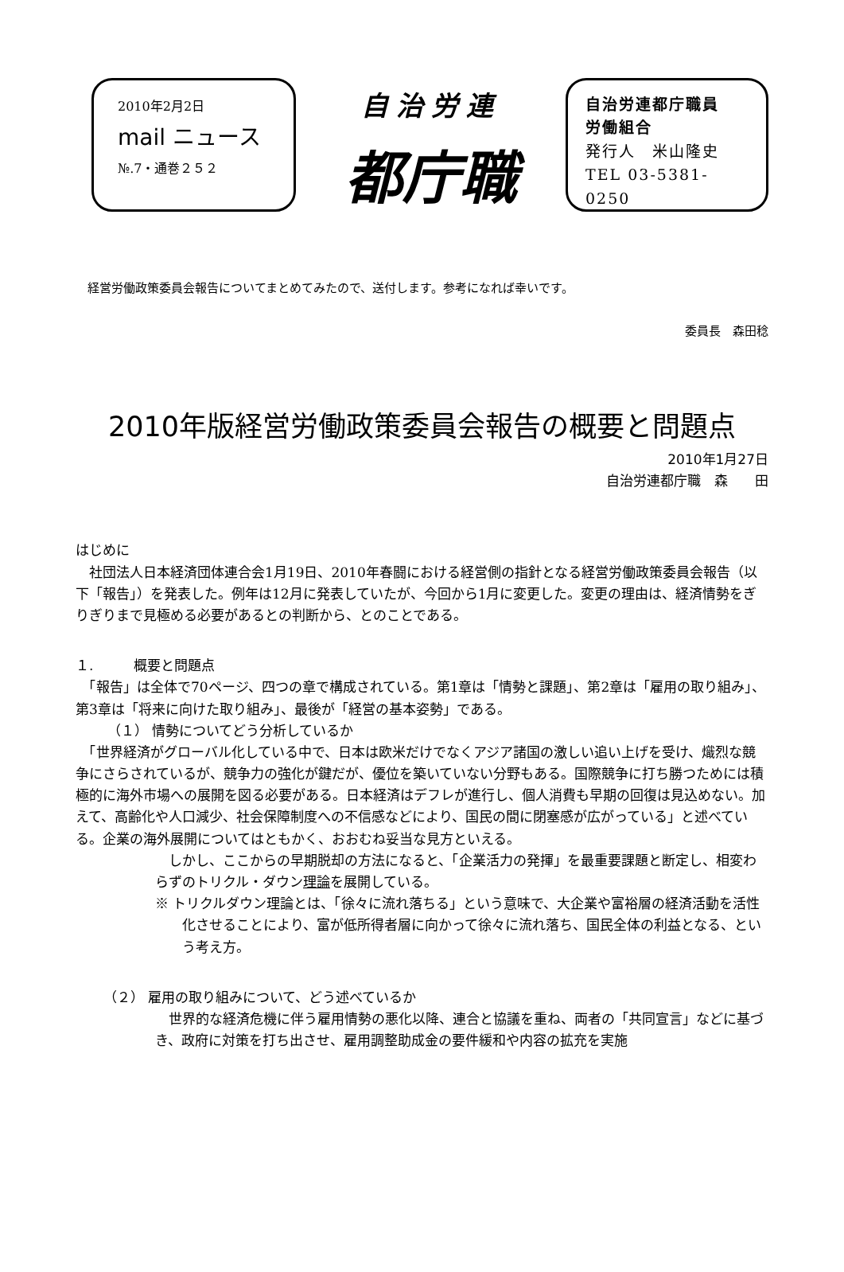2010年2月2日
mail ニュース
№.7・通巻２５２
自治労連
都庁職
自治労連都庁職員
労働組合
発行人　米山隆史
TEL 03-5381-0250
経営労働政策委員会報告についてまとめてみたので、送付します。参考になれば幸いです。
委員長　森田稔
2010年版経営労働政策委員会報告の概要と問題点
2010年1月27日
自治労連都庁職　森　　田
はじめに
　社団法人日本経済団体連合会1月19日、2010年春闘における経営側の指針となる経営労働政策委員会報告（以下「報告」）を発表した。例年は12月に発表していたが、今回から1月に変更した。変更の理由は、経済情勢をぎりぎりまで見極める必要があるとの判断から、とのことである。
１.　　　概要と問題点
　「報告」は全体で70ページ、四つの章で構成されている。第1章は「情勢と課題」、第2章は「雇用の取り組み」、第3章は「将来に向けた取り組み」、最後が「経営の基本姿勢」である。
（１） 情勢についてどう分析しているか
　「世界経済がグローバル化している中で、日本は欧米だけでなくアジア諸国の激しい追い上げを受け、熾烈な競争にさらされているが、競争力の強化が鍵だが、優位を築いていない分野もある。国際競争に打ち勝つためには積極的に海外市場への展開を図る必要がある。日本経済はデフレが進行し、個人消費も早期の回復は見込めない。加えて、高齢化や人口減少、社会保障制度への不信感などにより、国民の間に閉塞感が広がっている」と述べている。企業の海外展開についてはともかく、おおむね妥当な見方といえる。
　しかし、ここからの早期脱却の方法になると、「企業活力の発揮」を最重要課題と断定し、相変わらずのトリクル・ダウン理論を展開している。
※ トリクルダウン理論とは、「徐々に流れ落ちる」という意味で、大企業や富裕層の経済活動を活性化させることにより、富が低所得者層に向かって徐々に流れ落ち、国民全体の利益となる、という考え方。
（２） 雇用の取り組みについて、どう述べているか
　世界的な経済危機に伴う雇用情勢の悪化以降、連合と協議を重ね、両者の「共同宣言」などに基づき、政府に対策を打ち出させ、雇用調整助成金の要件緩和や内容の拡充を実施